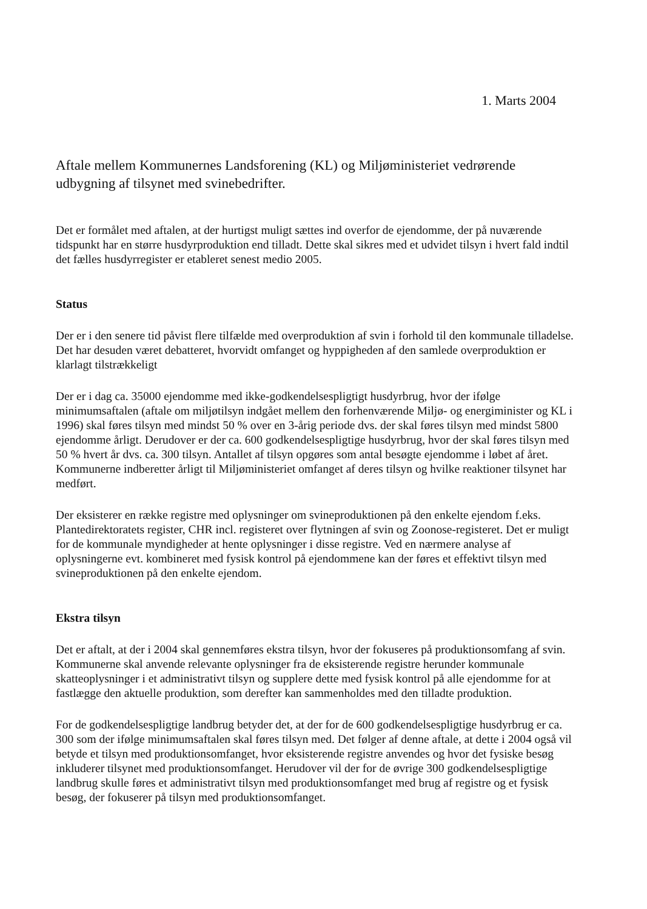1. Marts 2004
Aftale mellem Kommunernes Landsforening (KL) og Miljøministeriet vedrørende udbygning af tilsynet med svinebedrifter.
Det er formålet med aftalen, at der hurtigst muligt sættes ind overfor de ejendomme, der på nuværende tidspunkt har en større husdyrproduktion end tilladt. Dette skal sikres med et udvidet tilsyn i hvert fald indtil det fælles husdyrregister er etableret senest medio 2005.
Status
Der er i den senere tid påvist flere tilfælde med overproduktion af svin i forhold til den kommunale tilladelse. Det har desuden været debatteret, hvorvidt omfanget og hyppigheden af den samlede overproduktion er klarlagt tilstrækkeligt
Der er i dag ca. 35000 ejendomme med ikke-godkendelsespligtigt husdyrbrug, hvor der ifølge minimumsaftalen (aftale om miljøtilsyn indgået mellem den forhenværende Miljø- og energiminister og KL i 1996) skal føres tilsyn med mindst 50 % over en 3-årig periode dvs. der skal føres tilsyn med mindst 5800 ejendomme årligt. Derudover er der ca. 600 godkendelsespligtige husdyrbrug, hvor der skal føres tilsyn med 50 % hvert år dvs. ca. 300 tilsyn. Antallet af tilsyn opgøres som antal besøgte ejendomme i løbet af året. Kommunerne indberetter årligt til Miljøministeriet omfanget af deres tilsyn og hvilke reaktioner tilsynet har medført.
Der eksisterer en række registre med oplysninger om svineproduktionen på den enkelte ejendom f.eks. Plantedirektoratets register, CHR incl. registeret over flytningen af svin og Zoonose-registeret. Det er muligt for de kommunale myndigheder at hente oplysninger i disse registre. Ved en nærmere analyse af oplysningerne evt. kombineret med fysisk kontrol på ejendommene kan der føres et effektivt tilsyn med svineproduktionen på den enkelte ejendom.
Ekstra tilsyn
Det er aftalt, at der i 2004 skal gennemføres ekstra tilsyn, hvor der fokuseres på produktionsomfang af svin. Kommunerne skal anvende relevante oplysninger fra de eksisterende registre herunder kommunale skatteoplysninger i et administrativt tilsyn og supplere dette med fysisk kontrol på alle ejendomme for at fastlægge den aktuelle produktion, som derefter kan sammenholdes med den tilladte produktion.
For de godkendelsespligtige landbrug betyder det, at der for de 600 godkendelsespligtige husdyrbrug er ca. 300 som der ifølge minimumsaftalen skal føres tilsyn med. Det følger af denne aftale, at dette i 2004 også vil betyde et tilsyn med produktionsomfanget, hvor eksisterende registre anvendes og hvor det fysiske besøg inkluderer tilsynet med produktionsomfanget. Herudover vil der for de øvrige 300 godkendelsespligtige landbrug skulle føres et administrativt tilsyn med produktionsomfanget med brug af registre og et fysisk besøg, der fokuserer på tilsyn med produktionsomfanget.